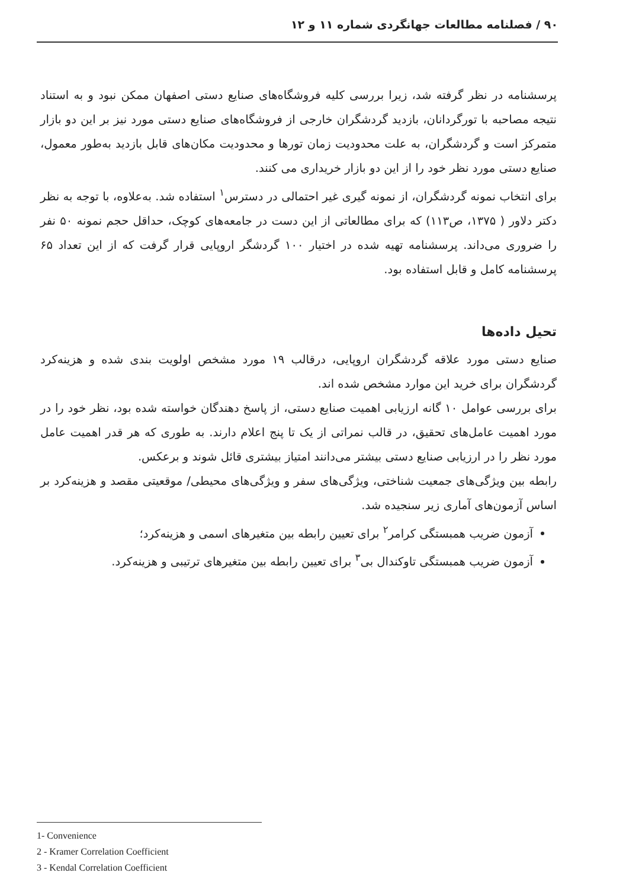۹۰ / فصلنامه مطالعات جهانگردی شماره ۱۱ و ۱۲
پرسشنامه در نظر گرفته شد، زیرا بررسی کلیه فروشگاه‌های صنایع دستی اصفهان ممکن نبود و به استناد نتیجه مصاحبه با تورگردانان، بازدید گردشگران خارجی از فروشگاه‌های صنایع دستی مورد نیز بر این دو بازار متمرکز است و گردشگران، به علت محدودیت زمان تورها و محدودیت مکان‌های قابل بازدید به‌طور معمول، صنایع دستی مورد نظر خود را از این دو بازار خریداری می کنند.
برای انتخاب نمونه گردشگران، از نمونه گیری غیر احتمالی در دسترس<sup>۱</sup> استفاده شد. به‌علاوه، با توجه به نظر دکتر دلاور ( ۱۳۷۵، ص۱۱۳) که برای مطالعاتی از این دست در جامعه‌های کوچک، حداقل حجم نمونه ۵۰ نفر را ضروری می‌داند. پرسشنامه تهیه شده در اختیار ۱۰۰ گردشگر اروپایی قرار گرفت که از این تعداد ۶۵ پرسشنامه کامل و قابل استفاده بود.
تحیل داده‌ها
صنایع دستی مورد علاقه گردشگران اروپایی، درقالب ۱۹ مورد مشخص اولویت بندی شده و هزینه‌کرد گردشگران برای خرید این موارد مشخص شده اند.
برای بررسی عوامل ۱۰ گانه ارزیابی اهمیت صنایع دستی، از پاسخ دهندگان خواسته شده بود، نظر خود را در مورد اهمیت عامل‌های تحقیق، در قالب نمراتی از یک تا پنج اعلام دارند. به طوری که هر قدر اهمیت عامل مورد نظر را در ارزیابی صنایع دستی بیشتر می‌دانند امتیاز بیشتری قائل شوند و برعکس.
رابطه بین ویژگی‌های جمعیت شناختی، ویژگی‌های سفر و ویژگی‌های محیطی/ موقعیتی مقصد و هزینه‌کرد بر اساس آزمون‌های آماری زیر سنجیده شد.
آزمون ضریب همبستگی کرامر<sup>۲</sup> برای تعیین رابطه بین متغیرهای اسمی و هزینه‌کرد؛
آزمون ضریب همبستگی تاوکندال بی<sup>۳</sup> برای تعیین رابطه بین متغیرهای ترتیبی و هزینه‌کرد.
1- Convenience
2 - Kramer Correlation Coefficient
3 - Kendal Correlation Coefficient